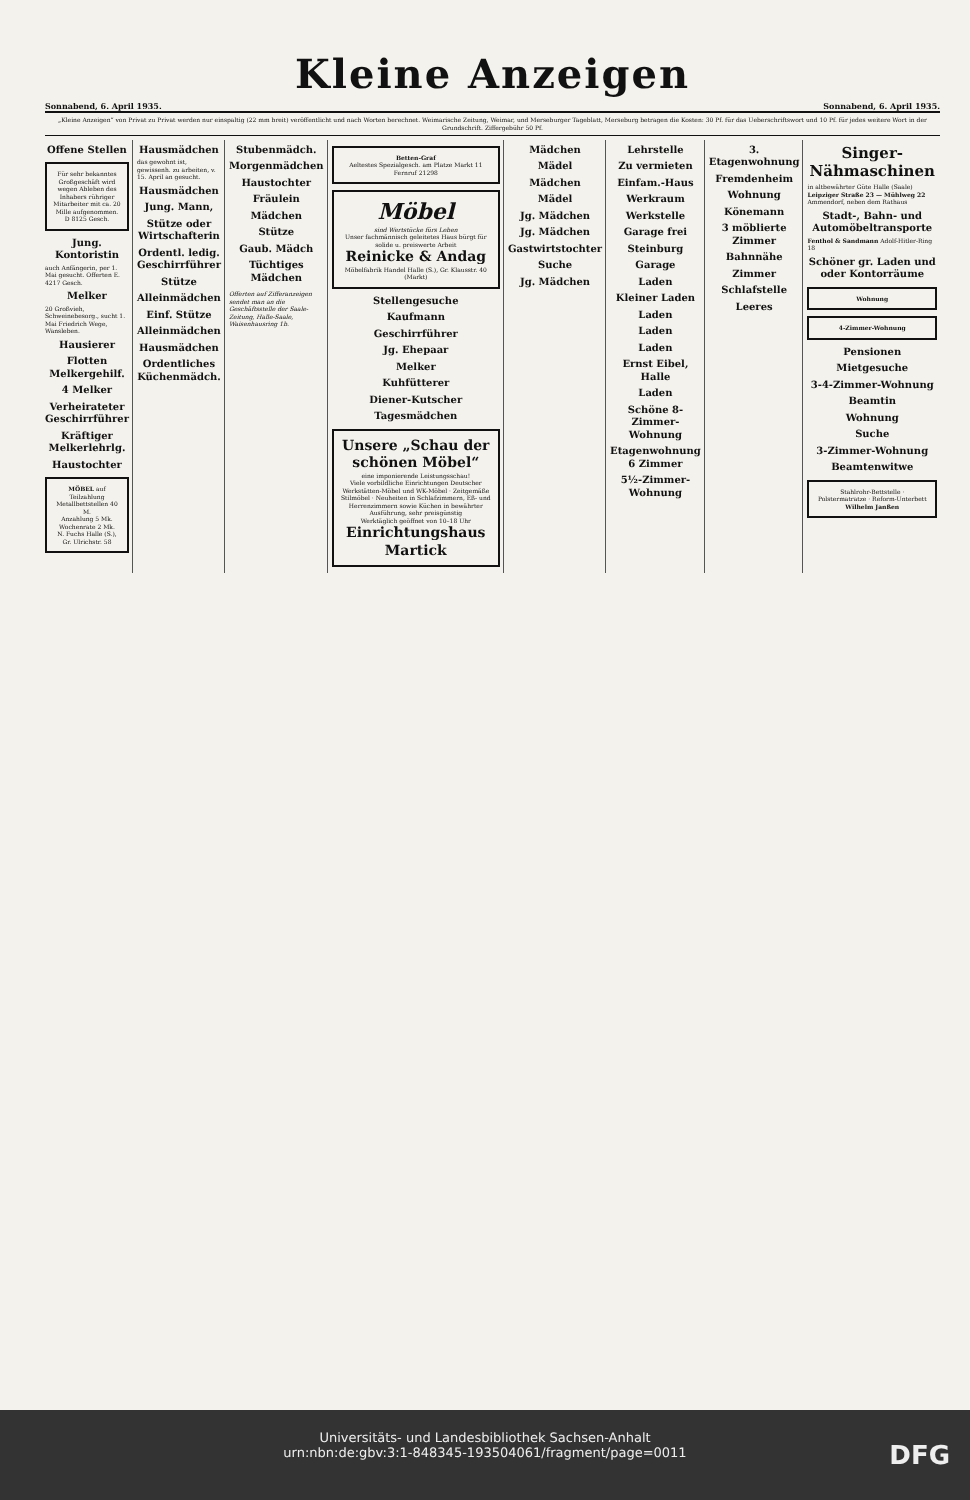Kleine Anzeigen
Sonnabend, 6. April 1935. Sonnabend, 6. April 1935.
„Kleine Anzeigen“ von Privat zu Privat werden nur einspaltig (22 mm breit) veröffentlicht und nach Worten berechnet. Weimarische Zeitung, Weimar, und Merseburger Tageblatt, Merseburg betragen die Kosten: 30 Pf. für das Ueberschriftswort und 10 Pf. für jedes weitere Wort in der Grundschrift. Ziffergebühr 50 Pf.
Offene Stellen
Für sehr bekanntes Großgeschäft wird wegen Ableben des Inhabers rühriger Mitarbeiter mit ca. 20 Mille aufgenommen. D 8125 Gesch.
Jung. Kontoristin
auch Anfängerin, per 1. Mai gesucht. Offerten E. 4217 Gesch.
Melker
20 Großvieh, Schweinebesorg., sucht 1. Mai Friedrich Wege, Wansleben.
Hausierer
Flotten Melkergehilf.
4 Melker
Verheirateter Geschirrführer
Kräftiger Melkerlehrlg.
Haustochter
MÖBEL auf Teilzahlung
Metallbettstellen 40 M.
Anzahlung 5 Mk. Wochenrate 2 Mk.
N. Fuchs Halle (S.), Gr. Ulrichstr. 58
Hausmädchen
das gewohnt ist, gewissenh. zu arbeiten, v. 15. April an gesucht.
Hausmädchen
Jung. Mann,
Stütze oder Wirtschafterin
Ordentl. ledig. Geschirrführer
Stütze
Alleinmädchen
Einf. Stütze
Alleinmädchen
Hausmädchen
Ordentliches Küchenmädch.
Stubenmädch.
Morgenmädchen
Haustochter
Fräulein
Mädchen
Stütze
Gaub. Mädch
Tüchtiges Mädchen
Offerten auf Zifferanzeigen sendet man an die Geschäftsstelle der Saale-Zeitung, Halle-Saale, Waisenhausring 1b.
Betten-Graf
Aeltestes Spezialgesch. am Platze Markt 11 Fernruf 21298
Möbel
sind Wertstücke fürs Leben
Unser fachmännisch geleitetes Haus bürgt für solide u. preiswerte Arbeit
Reinicke & Andag
Möbelfabrik Handel Halle (S.), Gr. Klausstr. 40 (Markt)
Stellengesuche
Kaufmann
Geschirrführer
Jg. Ehepaar
Melker
Kuhfütterer
Diener-Kutscher
Tagesmädchen
Unsere „Schau der schönen Möbel“
eine imponierende Leistungsschau!
Viele vorbildliche Einrichtungen Deutscher Werkstätten-Möbel und WK-Möbel · Zeitgemäße Stilmöbel · Neuheiten in Schlafzimmern, Eß- und Herrenzimmern sowie Küchen in bewährter Ausführung, sehr preisgünstig
Werktäglich geöffnet von 10–18 Uhr
Einrichtungshaus Martick
Mädchen
Mädel
Mädchen
Mädel
Jg. Mädchen
Jg. Mädchen
Gastwirtstochter
Suche
Jg. Mädchen
Lehrstelle
Zu vermieten
Einfam.-Haus
Werkraum
Werkstelle
Garage frei
Steinburg
Garage
Laden
Kleiner Laden
Laden
Laden
Laden
Ernst Eibel, Halle
Laden
Schöne 8-Zimmer-Wohnung
Etagenwohnung 6 Zimmer
5½-Zimmer-Wohnung
3. Etagenwohnung
Fremdenheim
Wohnung
Könemann
3 möblierte Zimmer
Bahnnähe
Zimmer
Schlafstelle
Leeres
Singer-Nähmaschinen
in altbewährter Güte Halle (Saale)
Leipziger Straße 23 — Mühlweg 22
Ammendorf, neben dem Rathaus
Stadt-, Bahn- und Automöbeltransporte
Fenthol & Sandmann Adolf-Hitler-Ring 18
Schöner gr. Laden und oder Kontorräume
Wohnung
4-Zimmer-Wohnung
Pensionen
Mietgesuche
3-4-Zimmer-Wohnung
Beamtin
Wohnung
Suche
3-Zimmer-Wohnung
Beamtenwitwe
Stahlrohr-Bettstelle · Polstermatratze · Reform-Unterbett
Wilhelm Janßen
Universitäts- und Landesbibliothek Sachsen-Anhalt
urn:nbn:de:gbv:3:1-848345-193504061/fragment/page=0011
DFG